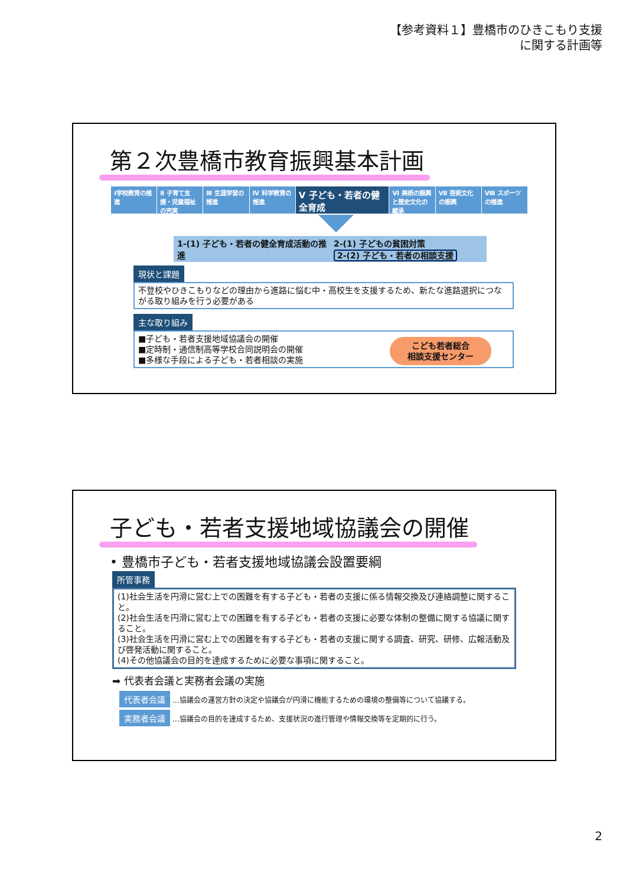【参考資料１】豊橋市のひきこもり支援
に関する計画等
第２次豊橋市教育振興基本計画
Ⅰ学校教育の推進 Ⅱ 子育て支援・児童福祉の充実 Ⅲ 生涯学習の推進 Ⅳ 科学教育の推進
Ⅴ 子ども・若者の健全育成
Ⅵ 美術の振興と歴史文化の継承 Ⅶ 芸術文化の振興 Ⅷ スポーツの推進
1-(1) 子ども・若者の健全育成活動の推進
2-(1) 子どもの貧困対策
2-(2) 子ども・若者の相談支援
現状と課題
不登校やひきこもりなどの理由から進路に悩む中・高校生を支援するため、新たな進路選択につながる取り組みを行う必要がある
主な取り組み
こども若者総合
相談支援センター
■子ども・若者支援地域協議会の開催
■定時制・通信制高等学校合同説明会の開催
■多様な手段による子ども・若者相談の実施
子ども・若者支援地域協議会の開催
• 豊橋市子ども・若者支援地域協議会設置要綱
所管事務
(1)社会生活を円滑に営む上での困難を有する子ども・若者の支援に係る情報交換及び連絡調整に関すること。
(2)社会生活を円滑に営む上での困難を有する子ども・若者の支援に必要な体制の整備に関する協議に関すること。
(3)社会生活を円滑に営む上での困難を有する子ども・若者の支援に関する調査、研究、研修、広報活動及び啓発活動に関すること。
(4)その他協議会の目的を達成するために必要な事項に関すること。
➡ 代表者会議と実務者会議の実施
代表者会議 …協議会の運営方針の決定や協議会が円滑に機能するための環境の整備等について協議する。
実務者会議 …協議会の目的を達成するため、支援状況の進行管理や情報交換等を定期的に行う。
2